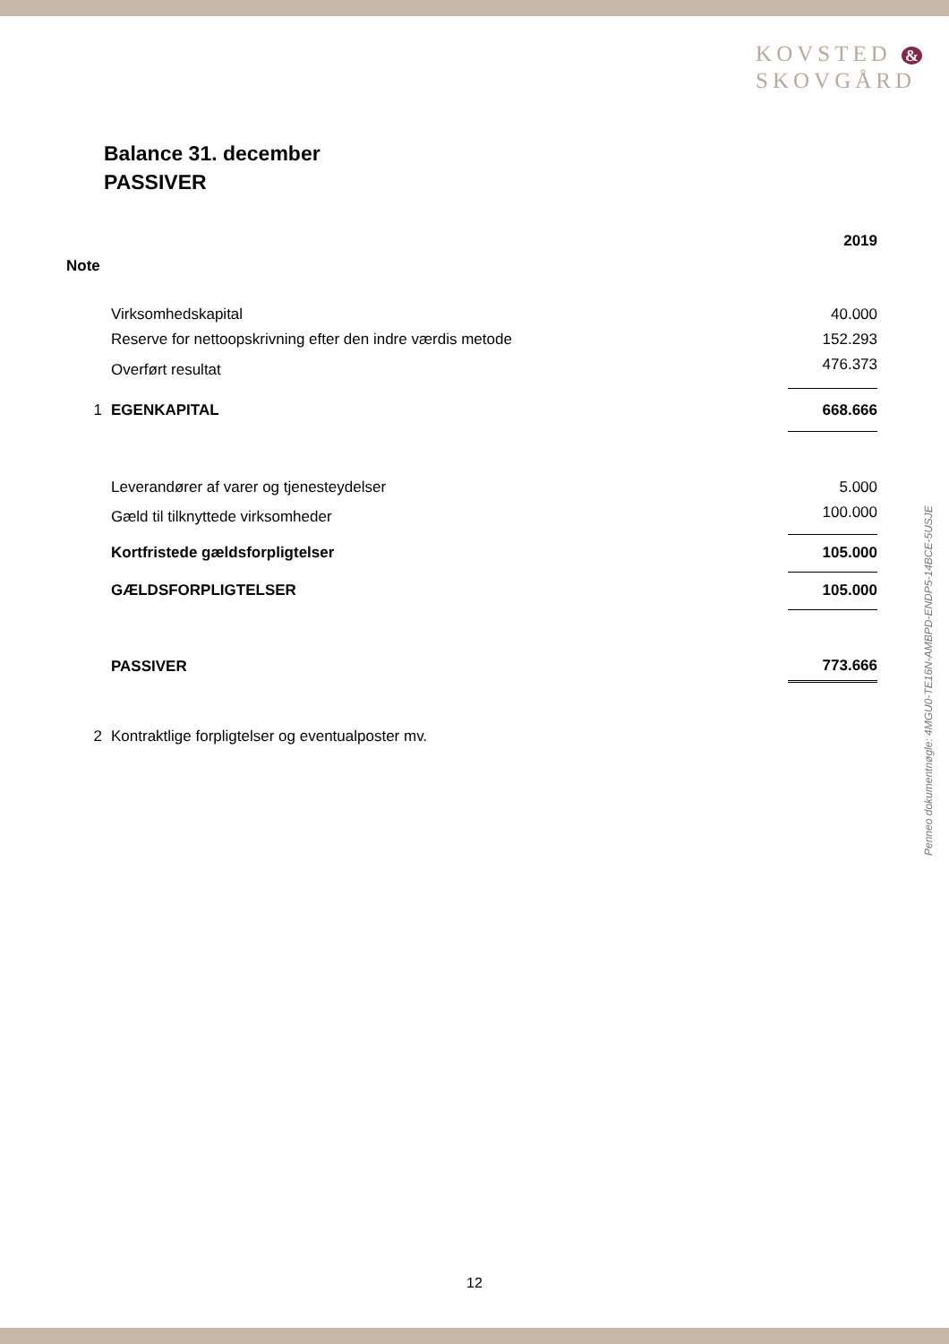KOVSTED &
SKOVGÅRD
Balance 31. december
PASSIVER
| | | 2019 |
| Note | | |
| | Virksomhedskapital | 40.000 |
| | Reserve for nettoopskrivning efter den indre værdis metode | 152.293 |
| | Overført resultat | 476.373 |
| 1 | EGENKAPITAL | 668.666 |
| | Leverandører af varer og tjenesteydelser | 5.000 |
| | Gæld til tilknyttede virksomheder | 100.000 |
| | Kortfristede gældsforpligtelser | 105.000 |
| | GÆLDSFORPLIGTELSER | 105.000 |
| | PASSIVER | 773.666 |
| 2 | Kontraktlige forpligtelser og eventualposter mv. | |
Penneo dokumentnøgle: 4MGU0-TE16N-AMBPD-ENDP5-14BCE-5USJE
12